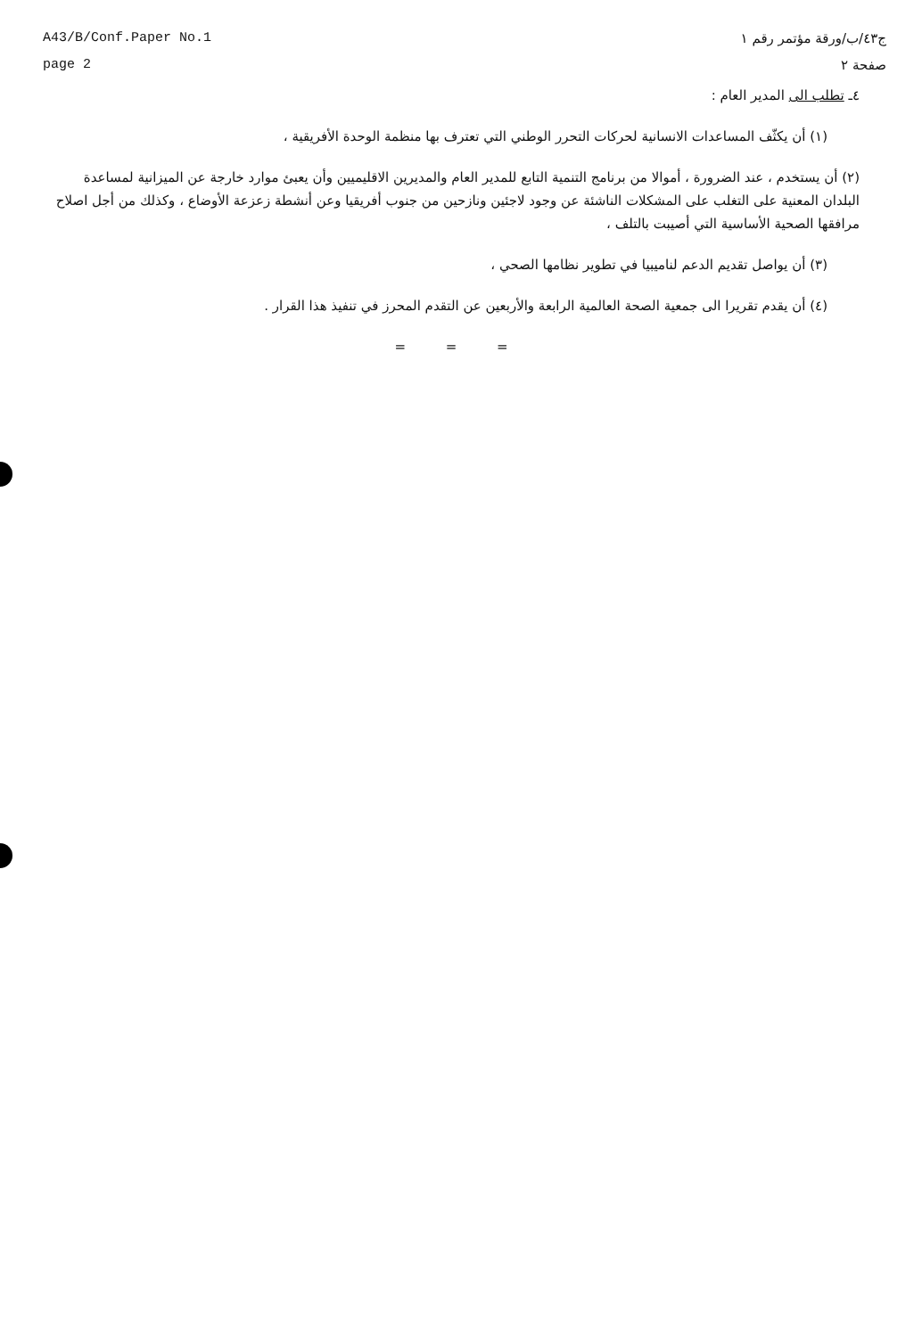A43/B/Conf.Paper No.1
page 2
ج٤٣/ب/ورقة مؤتمر رقم ١
صفحة ٢
٤ـ تطلب الى المدير العام :
(١) أن يكثّف المساعدات الانسانية لحركات التحرر الوطني التي تعترف بها منظمة الوحدة الأفريقية ،
(٢) أن يستخدم ، عند الضرورة ، أموالا من برنامج التنمية التابع للمدير العام والمديرين الاقليميين وأن يعبئ موارد خارجة عن الميزانية لمساعدة البلدان المعنية على التغلب على المشكلات الناشئة عن وجود لاجئين ونازحين من جنوب أفريقيا وعن أنشطة زعزعة الأوضاع ، وكذلك من أجل اصلاح مرافقها الصحية الأساسية التي أصيبت بالتلف ،
(٣) أن يواصل تقديم الدعم لناميبيا في تطوير نظامها الصحي ،
(٤) أن يقدم تقريرا الى جمعية الصحة العالمية الرابعة والأربعين عن التقدم المحرز في تنفيذ هذا القرار .
= = =